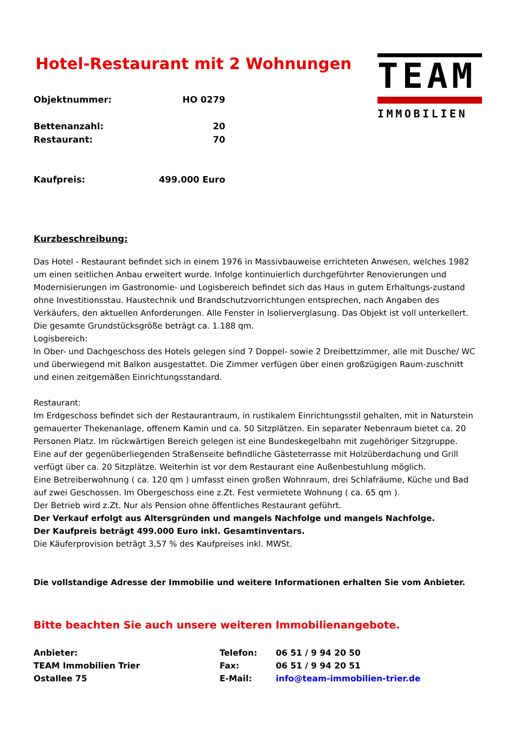Hotel-Restaurant mit 2 Wohnungen
TEAM
IMMOBILIEN
| Objektnummer: | HO 0279 |
| Bettenanzahl: | 20 |
| Restaurant: | 70 |
| Kaufpreis: | 499.000 Euro |
Kurzbeschreibung:
Das Hotel - Restaurant befindet sich in einem 1976 in Massivbauweise errichteten Anwesen, welches 1982 um einen seitlichen Anbau erweitert wurde. Infolge kontinuierlich durchgeführter Renovierungen und Modernisierungen im Gastronomie- und Logisbereich befindet sich das Haus in gutem Erhaltungs-zustand ohne Investitionsstau. Haustechnik und Brandschutzvorrichtungen entsprechen, nach Angaben des Verkäufers, den aktuellen Anforderungen. Alle Fenster in Isolierverglasung. Das Objekt ist voll unterkellert. Die gesamte Grundstücksgröße beträgt ca. 1.188 qm.
Logisbereich:
In Ober- und Dachgeschoss des Hotels gelegen sind 7 Doppel- sowie 2 Dreibettzimmer, alle mit Dusche/ WC und überwiegend mit Balkon ausgestattet. Die Zimmer verfügen über einen großzügigen Raum-zuschnitt und einen zeitgemäßen Einrichtungsstandard.
Restaurant:
Im Erdgeschoss befindet sich der Restaurantraum, in rustikalem Einrichtungsstil gehalten, mit in Naturstein gemauerter Thekenanlage, offenem Kamin und ca. 50 Sitzplätzen. Ein separater Nebenraum bietet ca. 20 Personen Platz. Im rückwärtigen Bereich gelegen ist eine Bundeskegelbahn mit zugehöriger Sitzgruppe. Eine auf der gegenüberliegenden Straßenseite befindliche Gästeterrasse mit Holzüberdachung und Grill verfügt über ca. 20 Sitzplätze. Weiterhin ist vor dem Restaurant eine Außenbestuhlung möglich.
Eine Betreiberwohnung ( ca. 120 qm ) umfasst einen großen Wohnraum, drei Schlafräume, Küche und Bad auf zwei Geschossen. Im Obergeschoss eine z.Zt. Fest vermietete Wohnung ( ca. 65 qm ).
Der Betrieb wird z.Zt. Nur als Pension ohne öffentliches Restaurant geführt.
Der Verkauf erfolgt aus Altersgründen und mangels Nachfolge und mangels Nachfolge.
Der Kaufpreis beträgt 499.000 Euro inkl. Gesamtinventars.
Die Käuferprovision beträgt 3,57 % des Kaufpreises inkl. MWSt.
Die vollstandige Adresse der Immobilie und weitere Informationen erhalten Sie vom Anbieter.
Bitte beachten Sie auch unsere weiteren Immobilienangebote.
| Anbieter: | Telefon: | 06 51 / 9 94 20 50 |
| TEAM Immobilien Trier | Fax: | 06 51 / 9 94 20 51 |
| Ostallee 75 | E-Mail: | info@team-immobilien-trier.de |